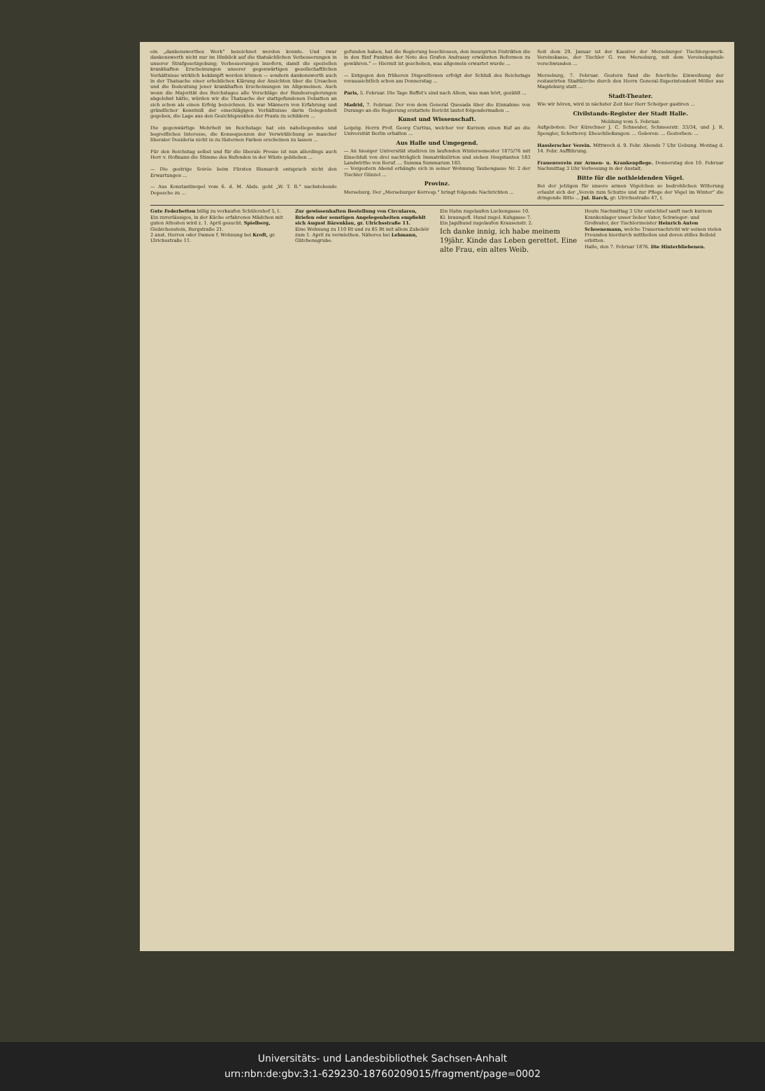ein „dankenswerthes Werk“ bezeichnet werden konnte. Und zwar dankenswerth nicht nur im Hinblick auf die thatsächlichen Verbesserungen in unserer Strafgesetzgebung; Verbesserungen insofern, damit die speziellen krankhaften Erscheinungen unserer gegenwärtigen gesellschaftlichen Verhältnisse wirklich bekämpft werden können — sondern dankenswerth auch in der Thatsache einer erheblichen Klärung der Ansichten über die Ursachen und die Bedeutung jener krankhaften Erscheinungen im Allgemeinen. Auch wenn die Majorität des Reichstages alle Vorschläge der Bundesregierungen abgelehnt hätte, würden wir die Thatsache der stattgefundenen Debatten an sich schon als einen Erfolg bezeichnen. Es war Männern von Erfahrung und gründlicher Kenntniß der einschlägigen Verhältnisse darin Gelegenheit gegeben, die Lage aus den Gesichtspunkten der Praxis zu schildern ...
Die gegenwärtige Mehrheit im Reichstage hat ein naheliegendes und begreifliches Interesse, die Konsequenzen der Verwirklichung so mancher liberaler Desideria nicht in zu lüsternen Farben erscheinen zu lassen ...
Für den Reichstag selbst und für die liberale Presse ist nun allerdings auch Herr v. Hofmann die Stimme des Rufenden in der Wüste geblieben ...
— Die gestrige Soirée beim Fürsten Bismarck entsprach nicht den Erwartungen ...
— Aus Konstantinopel vom 6. d. M. Abds. geht „W. T. B.“ nachstehende Depesche zu ...
gefunden haben, hat die Regierung beschlossen, den insurgirten Distrikten die in den fünf Punkten der Note des Grafen Andrassy erwähnten Reformen zu gewähren.“ — Hiermit ist geschehen, was allgemein erwartet wurde ...
— Entgegen den früheren Dispositionen erfolgt der Schluß des Reichstags voraussichtlich schon am Donnerstag ...
Paris, 5. Februar. Die Tage Buffet's sind nach Allem, was man hört, gezählt ...
Madrid, 7. Februar. Der von dem General Quesada über die Einnahme von Durango an die Regierung erstattete Bericht lautet folgendermaßen ...
Kunst und Wissenschaft.
Leipzig. Herrn Prof. Georg Curtius, welcher vor Kurzem einen Ruf an die Universität Berlin erhalten ...
Aus Halle und Umgegend.
— An hiesiger Universität studiren im laufenden Wintersemester 1875/76 mit Einschluß von drei nachträglich Immatrikulirten und sieben Hospitanten 183 Landwirthe von Beruf. ... Summa Summarum 183.
— Vorgestern Abend erhängte sich in seiner Wohnung Taubengasse Nr. 2 der Tischler Günzel ...
Provinz.
Merseburg. Der „Merseburger Korresp.“ bringt folgende Nachrichten ...
Seit dem 29. Januar ist der Kassirer der Merseburger Tischlergewerk-Vereinskasse, der Tischler G. von Merseburg, mit dem Vereinskapitale verschwunden ...
Merseburg, 7. Februar. Gestern fand die feierliche Einweihung der restaurirten Stadtkirche durch den Herrn General-Superintendent Möller aus Magdeburg statt ...
Stadt-Theater.
Wie wir hören, wird in nächster Zeit hier Herr Schelper gastiren ...
Civilstands-Register der Stadt Halle.
Meldung vom 5. Februar.Aufgeboten: Der Kürschner J. C. Schneider, Schmeerstr. 33/34, und J. R. Spengler, Schotterey. Eheschließungen: ... Geboren: ... Gestorben: ...
Hasslerscher Verein. Mittwoch d. 9. Febr. Abends 7 Uhr Uebung. Montag d. 14. Febr. Aufführung.
Frauenverein zur Armen- u. Krankenpflege. Donnerstag den 10. Februar Nachmittag 3 Uhr Verloosung in der Anstalt.
Bitte für die nothleidenden Vögel.
Bei der jetzigen für unsere armen Vögelchen so bedrohlichen Witterung erlaubt sich der „Verein zum Schutze und zur Pflege der Vögel im Winter“ die dringende Bitte ... Jul. Barck, gr. Ulrichsstraße 47, I.
Gute Federbetten billig zu verkaufen Schülershof 5, I.
Ein zuverlässiges, in der Küche erfahrenes Mädchen mit guten Attesten wird z. 1. April gesucht. Spielberg, Giebichenstein, Burgstraße 21.
2 anst. Herren oder Damen f. Wohnung bei Kroft, gr. Ulrichsstraße 11.
Zur gewissenhaften Bestellung von Circularen, Briefen oder sonstigen Angelegenheiten empfiehlt sich August Bärenklau, gr. Ulrichsstraße 11.
Eine Wohnung zu 110 Rt und zu 85 Rt mit allem Zubehör zum 1. April zu vermiethen. Näheres bei Lehmann, Gütchensgrube.
Ein Hahn zugelaufen Luckengasse 10.
Kl. braungefl. Hund zugel. Kuhgasse 7.
Ein Jagdhund zugelaufen Krausenstr. 2.
Ich danke innig, ich habe meinem 19jähr. Kinde das Leben gerettet. Eine alte Frau, ein altes Weib.
Heute Nachmittag 3 Uhr entschlief sanft nach kurzem Krankenlager unser lieber Vater, Schwieger- und Großvater, der Tischlermeister Heinrich Anton Schoenemann, welche Trauernachricht wir seinen vielen Freunden hierdurch mittheilen und deren stilles Beileid erbitten.
Halle, den 7. Februar 1876. Die Hinterbliebenen.
Universitäts- und Landesbibliothek Sachsen-Anhalt
urn:nbn:de:gbv:3:1-629230-18760209015/fragment/page=0002